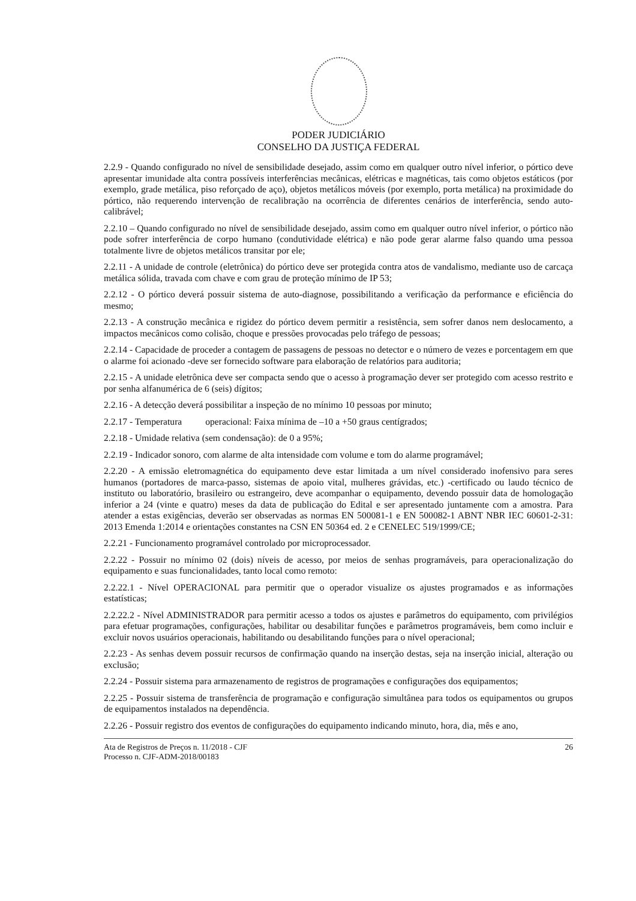PODER JUDICIÁRIO
CONSELHO DA JUSTIÇA FEDERAL
2.2.9 - Quando configurado no nível de sensibilidade desejado, assim como em qualquer outro nível inferior, o pórtico deve apresentar imunidade alta contra possíveis interferências mecânicas, elétricas e magnéticas, tais como objetos estáticos (por exemplo, grade metálica, piso reforçado de aço), objetos metálicos móveis (por exemplo, porta metálica) na proximidade do pórtico, não requerendo intervenção de recalibração na ocorrência de diferentes cenários de interferência, sendo auto-calibrável;
2.2.10 – Quando configurado no nível de sensibilidade desejado, assim como em qualquer outro nível inferior, o pórtico não pode sofrer interferência de corpo humano (condutividade elétrica) e não pode gerar alarme falso quando uma pessoa totalmente livre de objetos metálicos transitar por ele;
2.2.11 - A unidade de controle (eletrônica) do pórtico deve ser protegida contra atos de vandalismo, mediante uso de carcaça metálica sólida, travada com chave e com grau de proteção mínimo de IP 53;
2.2.12 - O pórtico deverá possuir sistema de auto-diagnose, possibilitando a verificação da performance e eficiência do mesmo;
2.2.13 - A construção mecânica e rigidez do pórtico devem permitir a resistência, sem sofrer danos nem deslocamento, a impactos mecânicos como colisão, choque e pressões provocadas pelo tráfego de pessoas;
2.2.14 - Capacidade de proceder a contagem de passagens de pessoas no detector e o número de vezes e porcentagem em que o alarme foi acionado -deve ser fornecido software para elaboração de relatórios para auditoria;
2.2.15 - A unidade eletrônica deve ser compacta sendo que o acesso à programação dever ser protegido com acesso restrito e por senha alfanumérica de 6 (seis) dígitos;
2.2.16 - A detecção deverá possibilitar a inspeção de no mínimo 10 pessoas por minuto;
2.2.17 - Temperatura operacional: Faixa mínima de –10 a +50 graus centígrados;
2.2.18 - Umidade relativa (sem condensação): de 0 a 95%;
2.2.19 - Indicador sonoro, com alarme de alta intensidade com volume e tom do alarme programável;
2.2.20 - A emissão eletromagnética do equipamento deve estar limitada a um nível considerado inofensivo para seres humanos (portadores de marca-passo, sistemas de apoio vital, mulheres grávidas, etc.) -certificado ou laudo técnico de instituto ou laboratório, brasileiro ou estrangeiro, deve acompanhar o equipamento, devendo possuir data de homologação inferior a 24 (vinte e quatro) meses da data de publicação do Edital e ser apresentado juntamente com a amostra. Para atender a estas exigências, deverão ser observadas as normas EN 500081-1 e EN 500082-1 ABNT NBR IEC 60601-2-31: 2013 Emenda 1:2014 e orientações constantes na CSN EN 50364 ed. 2 e CENELEC 519/1999/CE;
2.2.21 - Funcionamento programável controlado por microprocessador.
2.2.22 - Possuir no mínimo 02 (dois) níveis de acesso, por meios de senhas programáveis, para operacionalização do equipamento e suas funcionalidades, tanto local como remoto:
2.2.22.1 - Nível OPERACIONAL para permitir que o operador visualize os ajustes programados e as informações estatísticas;
2.2.22.2 - Nível ADMINISTRADOR para permitir acesso a todos os ajustes e parâmetros do equipamento, com privilégios para efetuar programações, configurações, habilitar ou desabilitar funções e parâmetros programáveis, bem como incluir e excluir novos usuários operacionais, habilitando ou desabilitando funções para o nível operacional;
2.2.23 - As senhas devem possuir recursos de confirmação quando na inserção destas, seja na inserção inicial, alteração ou exclusão;
2.2.24 - Possuir sistema para armazenamento de registros de programações e configurações dos equipamentos;
2.2.25 - Possuir sistema de transferência de programação e configuração simultânea para todos os equipamentos ou grupos de equipamentos instalados na dependência.
2.2.26 - Possuir registro dos eventos de configurações do equipamento indicando minuto, hora, dia, mês e ano,
Ata de Registros de Preços n. 11/2018 - CJF
Processo n. CJF-ADM-2018/00183
26